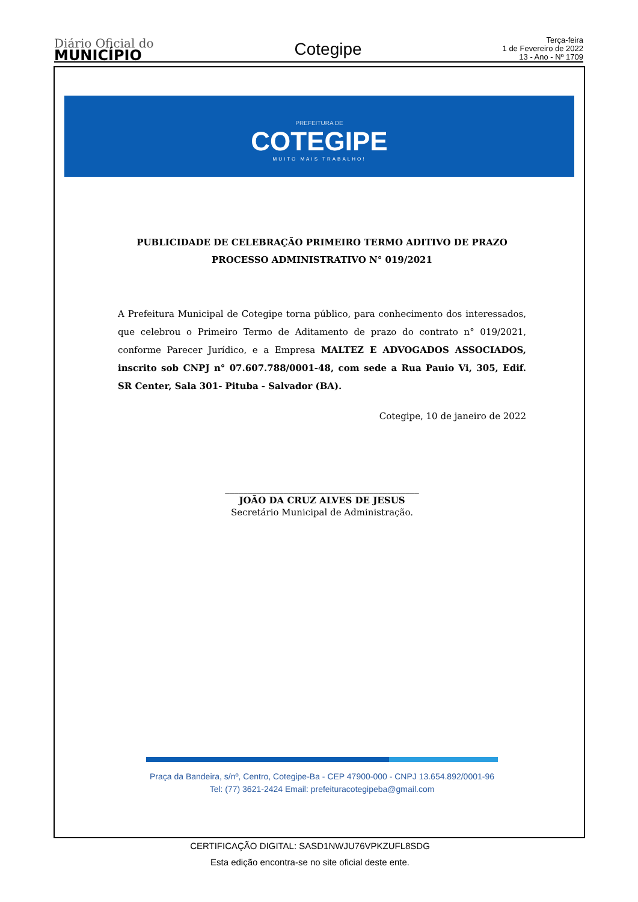Diário Oficial do
MUNICÍPIO
Cotegipe
Terça-feira
1 de Fevereiro de 2022
13 - Ano - Nº 1709
PREFEITURA DE
COTEGIPE
MUITO MAIS TRABALHO!
PUBLICIDADE DE CELEBRAÇÃO PRIMEIRO TERMO ADITIVO DE PRAZO
PROCESSO ADMINISTRATIVO N° 019/2021
A Prefeitura Municipal de Cotegipe torna público, para conhecimento dos interessados, que celebrou o Primeiro Termo de Aditamento de prazo do contrato n° 019/2021, conforme Parecer Jurídico, e a Empresa MALTEZ E ADVOGADOS ASSOCIADOS, inscrito sob CNPJ n° 07.607.788/0001-48, com sede a Rua Pauio Vi, 305, Edif. SR Center, Sala 301- Pituba - Salvador (BA).
Cotegipe, 10 de janeiro de 2022
___________________________________________
JOÃO DA CRUZ ALVES DE JESUS
Secretário Municipal de Administração.
Praça da Bandeira, s/nº, Centro, Cotegipe-Ba - CEP 47900-000 - CNPJ 13.654.892/0001-96
Tel: (77) 3621-2424 Email: prefeituracotegipeba@gmail.com
CERTIFICAÇÃO DIGITAL: SASD1NWJU76VPKZUFL8SDG
Esta edição encontra-se no site oficial deste ente.